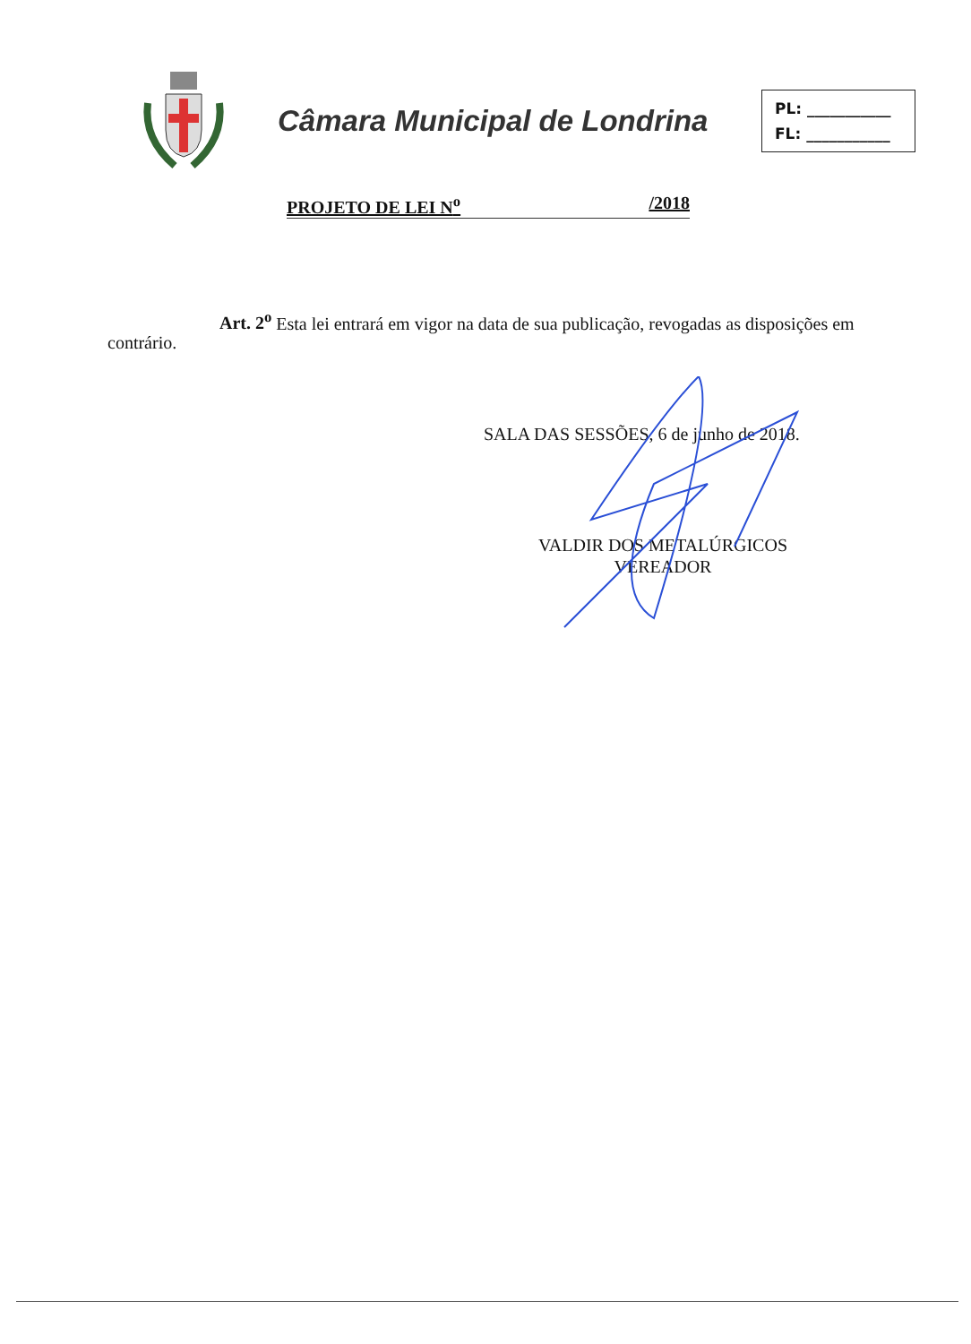Câmara Municipal de Londrina
PL: ___________
FL: ___________
PROJETO DE LEI N<sup>o</sup> /2018
Art. 2<sup>o</sup> Esta lei entrará em vigor na data de sua publicação, revogadas as disposições em contrário.
SALA DAS SESSÕES, 6 de junho de 2018.
VALDIR DOS METALÚRGICOS
VEREADOR